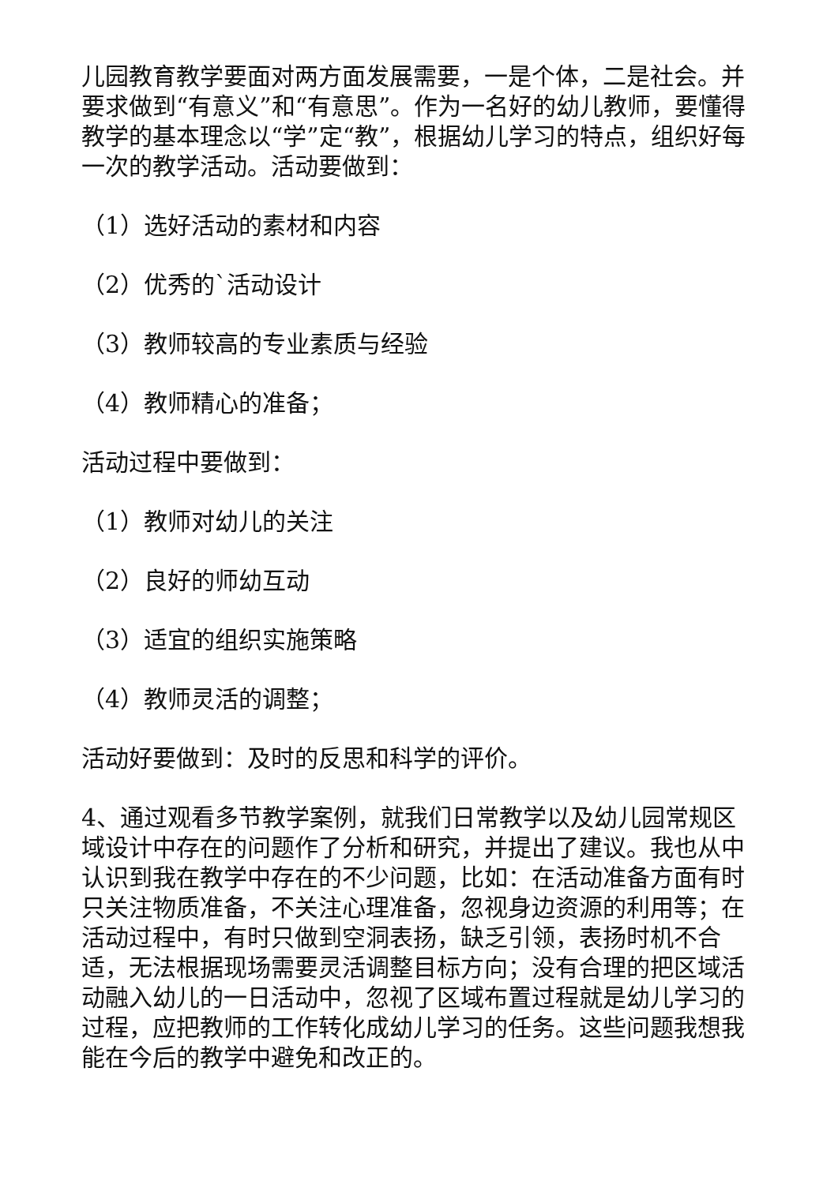儿园教育教学要面对两方面发展需要，一是个体，二是社会。并要求做到“有意义”和“有意思”。作为一名好的幼儿教师，要懂得教学的基本理念以“学”定“教”，根据幼儿学习的特点，组织好每一次的教学活动。活动要做到：
（1）选好活动的素材和内容
（2）优秀的`活动设计
（3）教师较高的专业素质与经验
（4）教师精心的准备；
活动过程中要做到：
（1）教师对幼儿的关注
（2）良好的师幼互动
（3）适宜的组织实施策略
（4）教师灵活的调整；
活动好要做到：及时的反思和科学的评价。
4、通过观看多节教学案例，就我们日常教学以及幼儿园常规区域设计中存在的问题作了分析和研究，并提出了建议。我也从中认识到我在教学中存在的不少问题，比如：在活动准备方面有时只关注物质准备，不关注心理准备，忽视身边资源的利用等；在活动过程中，有时只做到空洞表扬，缺乏引领，表扬时机不合适，无法根据现场需要灵活调整目标方向；没有合理的把区域活动融入幼儿的一日活动中，忽视了区域布置过程就是幼儿学习的过程，应把教师的工作转化成幼儿学习的任务。这些问题我想我能在今后的教学中避免和改正的。